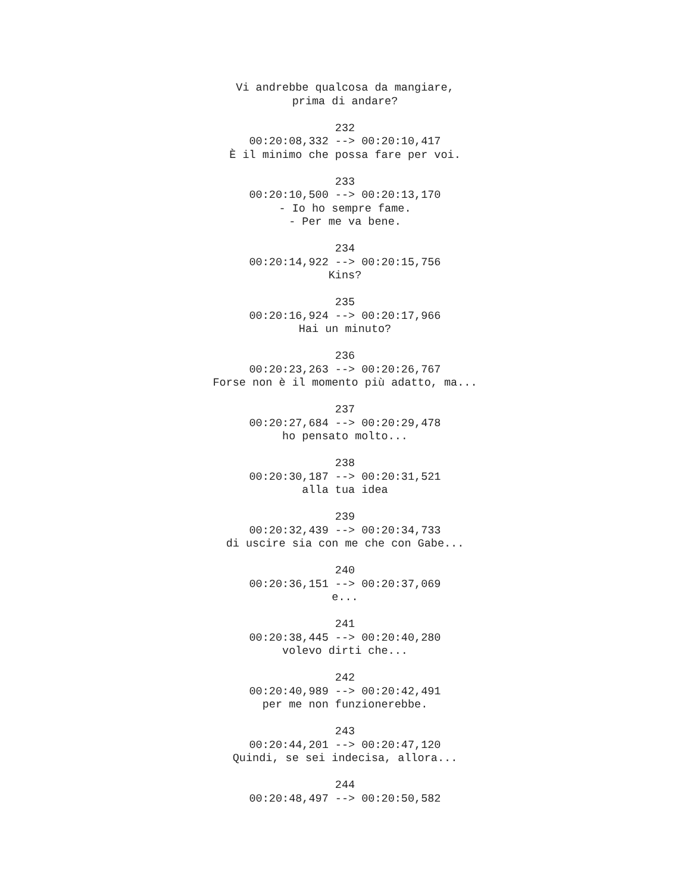Vi andrebbe qualcosa da mangiare, prima di andare? 232 00:20:08,332 --> 00:20:10,417 È il minimo che possa fare per voi. 233 00:20:10,500 --> 00:20:13,170 - Io ho sempre fame. - Per me va bene. 234 00:20:14,922 --> 00:20:15,756 Kins? 235 00:20:16,924 --> 00:20:17,966 Hai un minuto? 236 00:20:23,263 --> 00:20:26,767 Forse non è il momento più adatto, ma... 237 00:20:27,684 --> 00:20:29,478 ho pensato molto... 238 00:20:30,187 --> 00:20:31,521 alla tua idea 239 00:20:32,439 --> 00:20:34,733 di uscire sia con me che con Gabe... 240 00:20:36,151 --> 00:20:37,069 e... 241 00:20:38,445 --> 00:20:40,280 volevo dirti che... 242 00:20:40,989 --> 00:20:42,491 per me non funzionerebbe. 243 00:20:44,201 --> 00:20:47,120 Quindi, se sei indecisa, allora... 244 00:20:48,497 --> 00:20:50,582